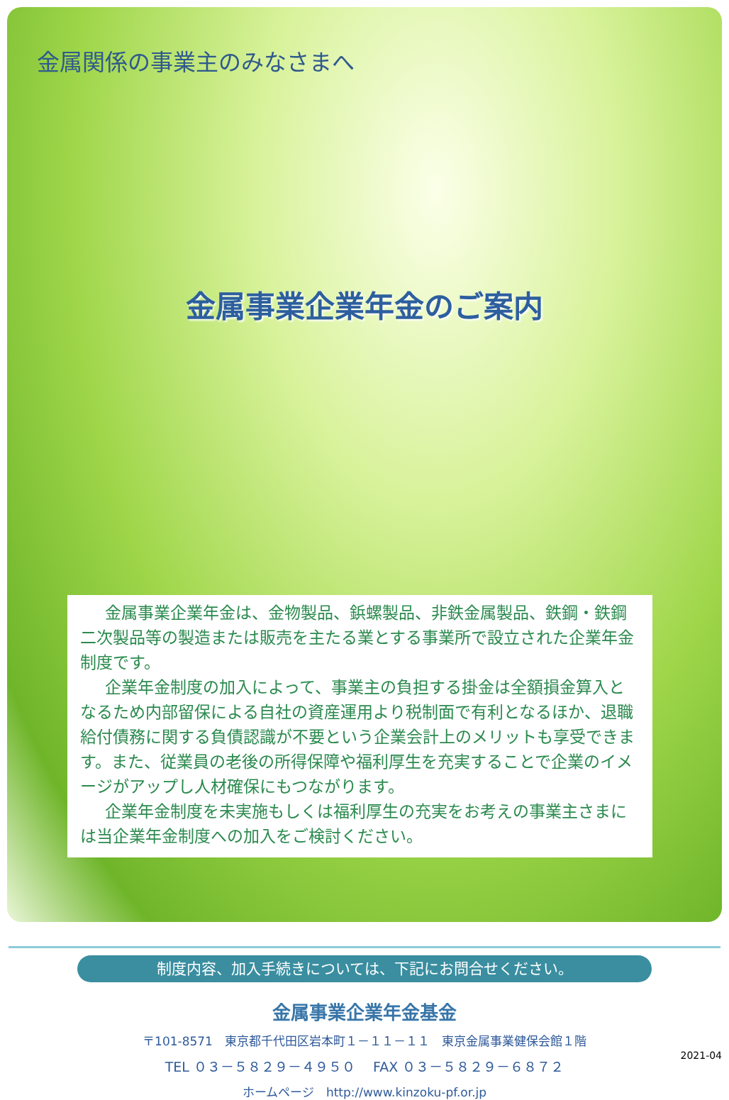金属関係の事業主のみなさまへ
金属事業企業年金のご案内
金属事業企業年金は、金物製品、鋲螺製品、非鉄金属製品、鉄鋼・鉄鋼二次製品等の製造または販売を主たる業とする事業所で設立された企業年金制度です。
企業年金制度の加入によって、事業主の負担する掛金は全額損金算入となるため内部留保による自社の資産運用より税制面で有利となるほか、退職給付債務に関する負債認識が不要という企業会計上のメリットも享受できます。また、従業員の老後の所得保障や福利厚生を充実することで企業のイメージがアップし人材確保にもつながります。
企業年金制度を未実施もしくは福利厚生の充実をお考えの事業主さまには当企業年金制度への加入をご検討ください。
制度内容、加入手続きについては、下記にお問合せください。
金属事業企業年金基金
〒101-8571　東京都千代田区岩本町１－１１－１１　東京金属事業健保会館１階
TEL ０３－５８２９－４９５０　 FAX ０３－５８２９－６８７２
ホームページ　http://www.kinzoku-pf.or.jp
2021-04